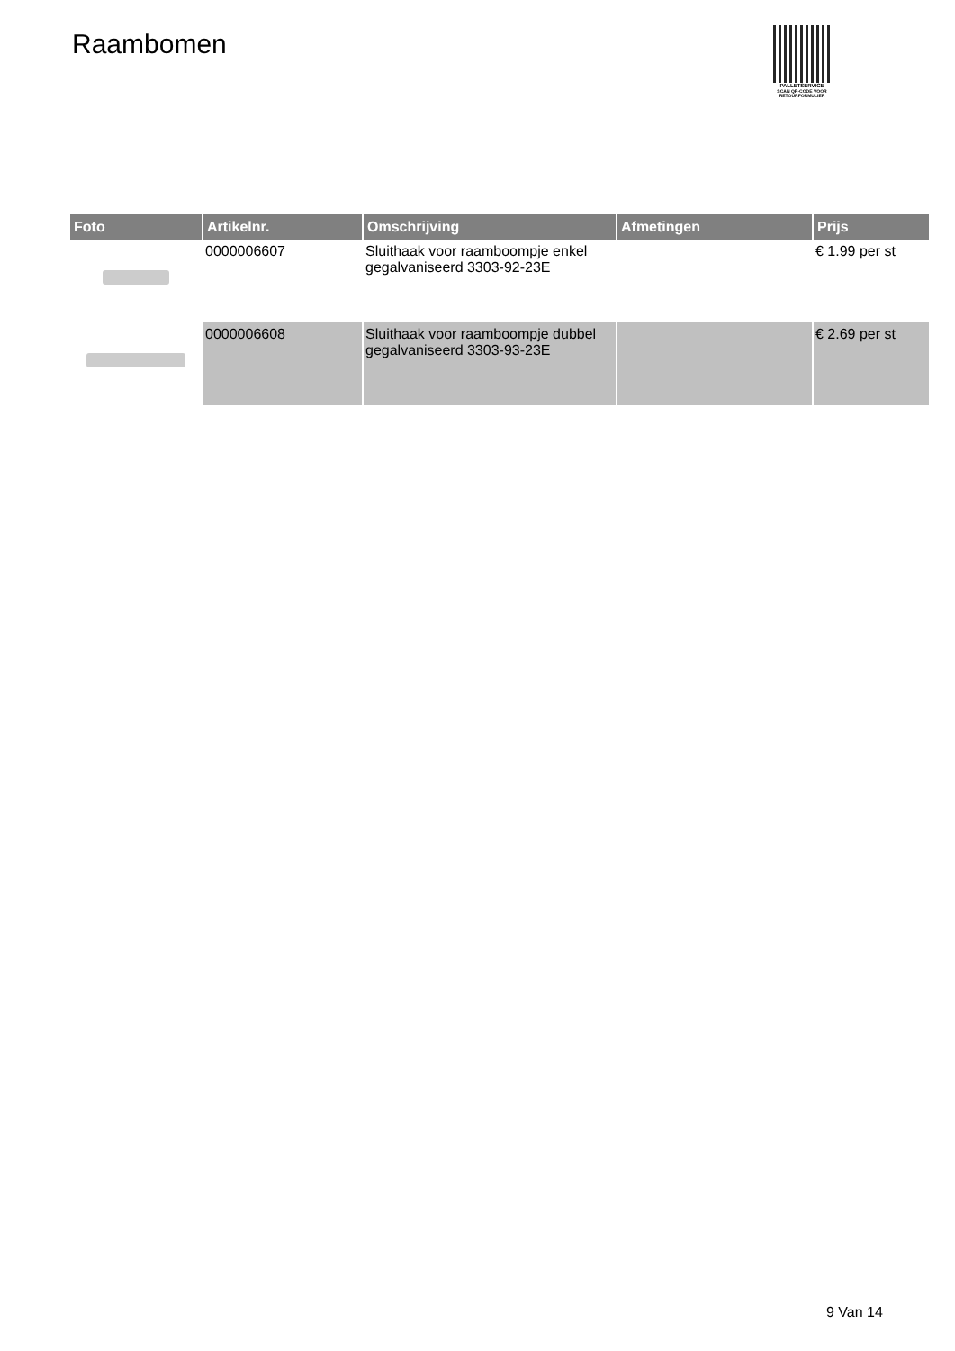Raambomen
PALLETSERVICE
SCAN QR-CODE VOOR
RETOURFORMULIER
| Foto | Artikelnr. | Omschrijving | Afmetingen | Prijs |
| --- | --- | --- | --- | --- |
| | 0000006607 | Sluithaak voor raamboompje enkel gegalvaniseerd 3303-92-23E | | € 1.99 per st |
| | 0000006608 | Sluithaak voor raamboompje dubbel gegalvaniseerd 3303-93-23E | | € 2.69 per st |
9 Van 14